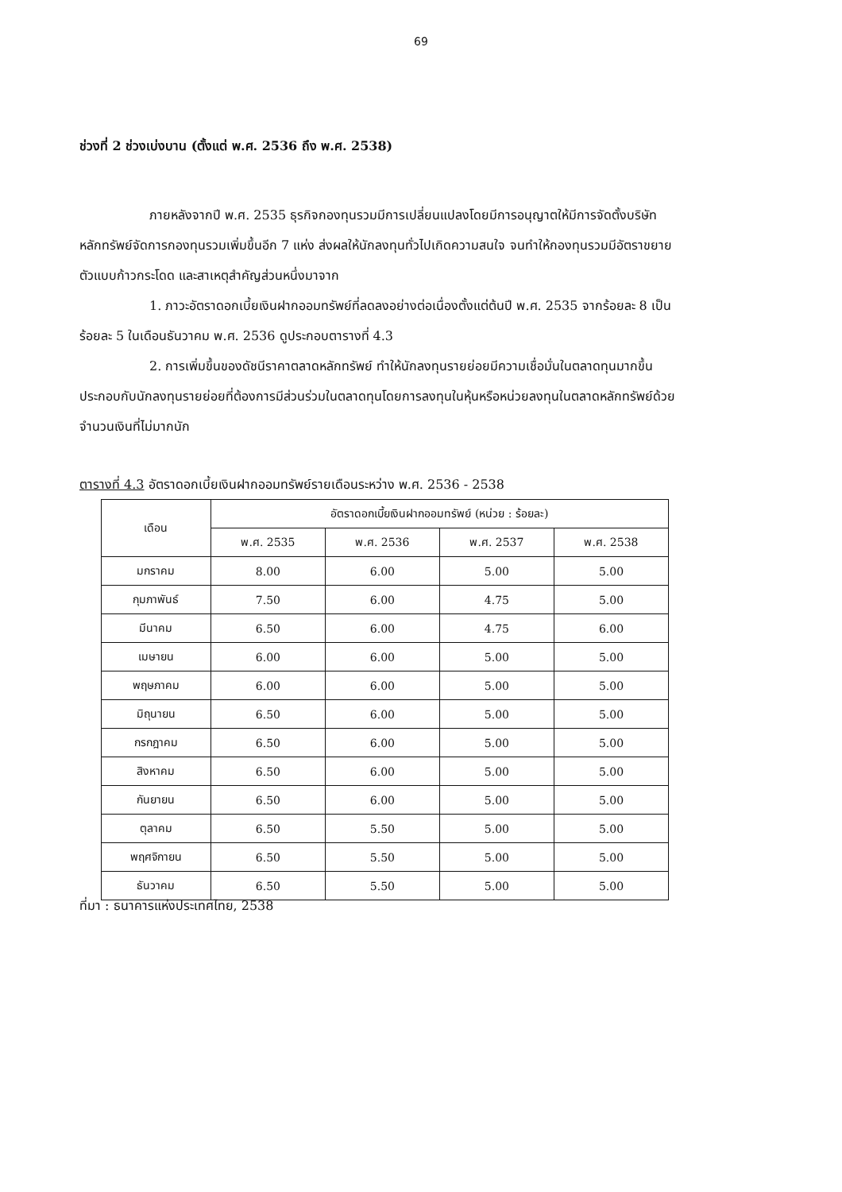69
ช่วงที่ 2 ช่วงเบ่งบาน (ตั้งแต่ พ.ศ. 2536 ถึง พ.ศ. 2538)
ภายหลังจากปี พ.ศ. 2535 ธุรกิจกองทุนรวมมีการเปลี่ยนแปลงโดยมีการอนุญาตให้มีการจัดตั้งบริษัทหลักทรัพย์จัดการกองทุนรวมเพิ่มขึ้นอีก 7 แห่ง ส่งผลให้นักลงทุนทั่วไปเกิดความสนใจ จนทำให้กองทุนรวมมีอัตราขยายตัวแบบก้าวกระโดด และสาเหตุสำคัญส่วนหนึ่งมาจาก
1. ภาวะอัตราดอกเบี้ยเงินฝากออมทรัพย์ที่ลดลงอย่างต่อเนื่องตั้งแต่ต้นปี พ.ศ. 2535 จากร้อยละ 8 เป็นร้อยละ 5 ในเดือนธันวาคม พ.ศ. 2536 ดูประกอบตารางที่ 4.3
2. การเพิ่มขึ้นของดัชนีราคาตลาดหลักทรัพย์ ทำให้นักลงทุนรายย่อยมีความเชื่อมั่นในตลาดทุนมากขึ้น ประกอบกับนักลงทุนรายย่อยที่ต้องการมีส่วนร่วมในตลาดทุนโดยการลงทุนในหุ้นหรือหน่วยลงทุนในตลาดหลักทรัพย์ด้วยจำนวนเงินที่ไม่มากนัก
ตารางที่ 4.3 อัตราดอกเบี้ยเงินฝากออมทรัพย์รายเดือนระหว่าง พ.ศ. 2536 - 2538
| เดือน | อัตราดอกเบี้ยเงินฝากออมทรัพย์ (หน่วย : ร้อยละ) | | | |
| --- | --- | --- | --- | --- |
| | พ.ศ. 2535 | พ.ศ. 2536 | พ.ศ. 2537 | พ.ศ. 2538 |
| มกราคม | 8.00 | 6.00 | 5.00 | 5.00 |
| กุมภาพันธ์ | 7.50 | 6.00 | 4.75 | 5.00 |
| มีนาคม | 6.50 | 6.00 | 4.75 | 6.00 |
| เมษายน | 6.00 | 6.00 | 5.00 | 5.00 |
| พฤษภาคม | 6.00 | 6.00 | 5.00 | 5.00 |
| มิถุนายน | 6.50 | 6.00 | 5.00 | 5.00 |
| กรกฎาคม | 6.50 | 6.00 | 5.00 | 5.00 |
| สิงหาคม | 6.50 | 6.00 | 5.00 | 5.00 |
| กันยายน | 6.50 | 6.00 | 5.00 | 5.00 |
| ตุลาคม | 6.50 | 5.50 | 5.00 | 5.00 |
| พฤศจิกายน | 6.50 | 5.50 | 5.00 | 5.00 |
| ธันวาคม | 6.50 | 5.50 | 5.00 | 5.00 |
ที่มา : ธนาคารแห่งประเทศไทย, 2538